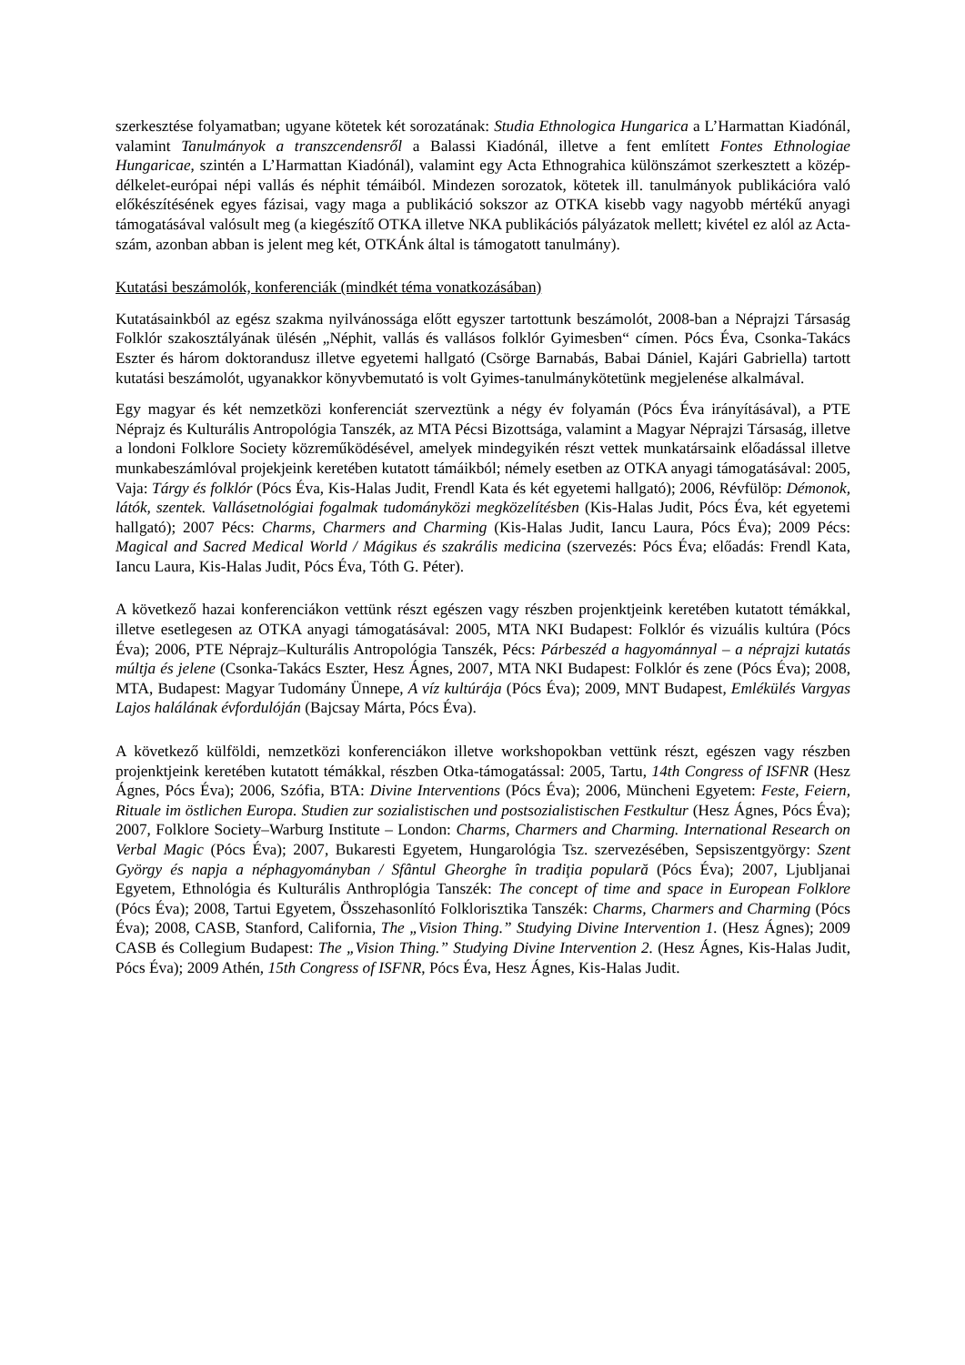szerkesztése folyamatban; ugyane kötetek két sorozatának: Studia Ethnologica Hungarica a L’Harmattan Kiadónál, valamint Tanulmányok a transzcendensről a Balassi Kiadónál, illetve a fent említett Fontes Ethnologiae Hungaricae, szintén a L’Harmattan Kiadónál), valamint egy Acta Ethnograhica különszámot szerkesztett a közép-délkelet-európai népi vallás és néphit témáiból. Mindezen sorozatok, kötetek ill. tanulmányok publikációra való előkészítésének egyes fázisai, vagy maga a publikáció sokszor az OTKA kisebb vagy nagyobb mértékű anyagi támogatásával valósult meg (a kiegészítő OTKA illetve NKA publikációs pályázatok mellett; kivétel ez alól az Acta-szám, azonban abban is jelent meg két, OTKÁnk által is támogatott tanulmány).
Kutatási beszámolók, konferenciák (mindkét téma vonatkozásában)
Kutatásainkból az egész szakma nyilvánossága előtt egyszer tartottunk beszámolót, 2008-ban a Néprajzi Társaság Folklór szakosztályának ülésén „Néphit, vallás és vallásos folklór Gyimesben“ címen. Pócs Éva, Csonka-Takács Eszter és három doktorandusz illetve egyetemi hallgató (Csörge Barnabás, Babai Dániel, Kajári Gabriella) tartott kutatási beszámolót, ugyanakkor könyvbemutató is volt Gyimes-tanulmánykötetünk megjelenése alkalmával.
Egy magyar és két nemzetközi konferenciát szerveztünk a négy év folyamán (Pócs Éva irányításával), a PTE Néprajz és Kulturális Antropológia Tanszék, az MTA Pécsi Bizottsága, valamint a Magyar Néprajzi Társaság, illetve a londoni Folklore Society közreműködésével, amelyek mindegyikén részt vettek munkatársaink előadással illetve munkabeszámlóval projekjeink keretében kutatott támáikból; némely esetben az OTKA anyagi támogatásával: 2005, Vaja: Tárgy és folklór (Pócs Éva, Kis-Halas Judit, Frendl Kata és két egyetemi hallgató); 2006, Révfülöp: Démonok, látók, szentek. Vallásetnológiai fogalmak tudományközi megközelítésben (Kis-Halas Judit, Pócs Éva, két egyetemi hallgató); 2007 Pécs: Charms, Charmers and Charming (Kis-Halas Judit, Iancu Laura, Pócs Éva); 2009 Pécs: Magical and Sacred Medical World / Mágikus és szakrális medicina (szervezés: Pócs Éva; előadás: Frendl Kata, Iancu Laura, Kis-Halas Judit, Pócs Éva, Tóth G. Péter).
A következő hazai konferenciákon vettünk részt egészen vagy részben projenktjeink keretében kutatott témákkal, illetve esetlegesen az OTKA anyagi támogatásával: 2005, MTA NKI Budapest: Folklór és vizuális kultúra (Pócs Éva); 2006, PTE Néprajz–Kulturális Antropológia Tanszék, Pécs: Párbeszéd a hagyománnyal – a néprajzi kutatás múltja és jelene (Csonka-Takács Eszter, Hesz Ágnes, 2007, MTA NKI Budapest: Folklór és zene (Pócs Éva); 2008, MTA, Budapest: Magyar Tudomány Ünnepe, A víz kultúrája (Pócs Éva); 2009, MNT Budapest, Emlékülés Vargyas Lajos halálának évfordulóján (Bajcsay Márta, Pócs Éva).
A következő külföldi, nemzetközi konferenciákon illetve workshopokban vettünk részt, egészen vagy részben projenktjeink keretében kutatott témákkal, részben Otka-támogatással: 2005, Tartu, 14th Congress of ISFNR (Hesz Ágnes, Pócs Éva); 2006, Szófia, BTA: Divine Interventions (Pócs Éva); 2006, Müncheni Egyetem: Feste, Feiern, Rituale im östlichen Europa. Studien zur sozialistischen und postsozialistischen Festkultur (Hesz Ágnes, Pócs Éva); 2007, Folklore Society–Warburg Institute – London: Charms, Charmers and Charming. International Research on Verbal Magic (Pócs Éva); 2007, Bukaresti Egyetem, Hungarológia Tsz. szervezésében, Sepsiszentgyörgy: Szent György és napja a néphagyományban / Sfântul Gheorghe în tradiţia populară (Pócs Éva); 2007, Ljubljanai Egyetem, Ethnológia és Kulturális Anthroplógia Tanszék: The concept of time and space in European Folklore (Pócs Éva); 2008, Tartui Egyetem, Összehasonlító Folklorisztika Tanszék: Charms, Charmers and Charming (Pócs Éva); 2008, CASB, Stanford, California, The „Vision Thing.” Studying Divine Intervention 1. (Hesz Ágnes); 2009 CASB és Collegium Budapest: The „Vision Thing.” Studying Divine Intervention 2. (Hesz Ágnes, Kis-Halas Judit, Pócs Éva); 2009 Athén, 15th Congress of ISFNR, Pócs Éva, Hesz Ágnes, Kis-Halas Judit.